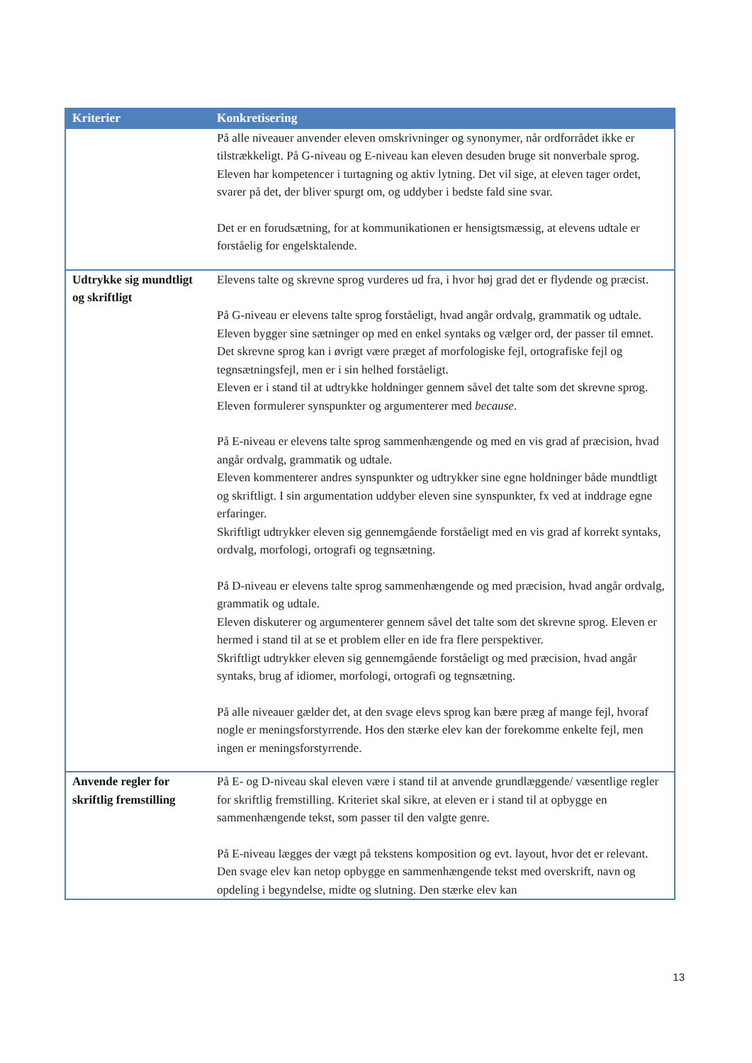| Kriterier | Konkretisering |
| --- | --- |
| | På alle niveauer anvender eleven omskrivninger og synonymer, når ordforrådet ikke er tilstrækkeligt. På G-niveau og E-niveau kan eleven desuden bruge sit nonverbale sprog. Eleven har kompetencer i turtagning og aktiv lytning. Det vil sige, at eleven tager ordet, svarer på det, der bliver spurgt om, og uddyber i bedste fald sine svar. Det er en forudsætning, for at kommunikationen er hensigtsmæssig, at elevens udtale er forståelig for engelsktalende. |
| Udtrykke sig mundtligt og skriftligt | Elevens talte og skrevne sprog vurderes ud fra, i hvor høj grad det er flydende og præcist. På G-niveau er elevens talte sprog forståeligt, hvad angår ordvalg, grammatik og udtale. Eleven bygger sine sætninger op med en enkel syntaks og vælger ord, der passer til emnet. Det skrevne sprog kan i øvrigt være præget af morfologiske fejl, ortografiske fejl og tegnsætningsfejl, men er i sin helhed forståeligt. Eleven er i stand til at udtrykke holdninger gennem såvel det talte som det skrevne sprog. Eleven formulerer synspunkter og argumenterer med because . På E-niveau er elevens talte sprog sammenhængende og med en vis grad af præcision, hvad angår ordvalg, grammatik og udtale. Eleven kommenterer andres synspunkter og udtrykker sine egne holdninger både mundtligt og skriftligt. I sin argumentation uddyber eleven sine synspunkter, fx ved at inddrage egne erfaringer. Skriftligt udtrykker eleven sig gennemgående forståeligt med en vis grad af korrekt syntaks, ordvalg, morfologi, ortografi og tegnsætning. På D-niveau er elevens talte sprog sammenhængende og med præcision, hvad angår ordvalg, grammatik og udtale. Eleven diskuterer og argumenterer gennem såvel det talte som det skrevne sprog. Eleven er hermed i stand til at se et problem eller en ide fra flere perspektiver. Skriftligt udtrykker eleven sig gennemgående forståeligt og med præcision, hvad angår syntaks, brug af idiomer, morfologi, ortografi og tegnsætning. På alle niveauer gælder det, at den svage elevs sprog kan bære præg af mange fejl, hvoraf nogle er meningsforstyrrende. Hos den stærke elev kan der forekomme enkelte fejl, men ingen er meningsforstyrrende. |
| Anvende regler for skriftlig fremstilling | På E- og D-niveau skal eleven være i stand til at anvende grundlæggende/ væsentlige regler for skriftlig fremstilling. Kriteriet skal sikre, at eleven er i stand til at opbygge en sammenhængende tekst, som passer til den valgte genre. På E-niveau lægges der vægt på tekstens komposition og evt. layout, hvor det er relevant. Den svage elev kan netop opbygge en sammenhængende tekst med overskrift, navn og opdeling i begyndelse, midte og slutning. Den stærke elev kan |
13